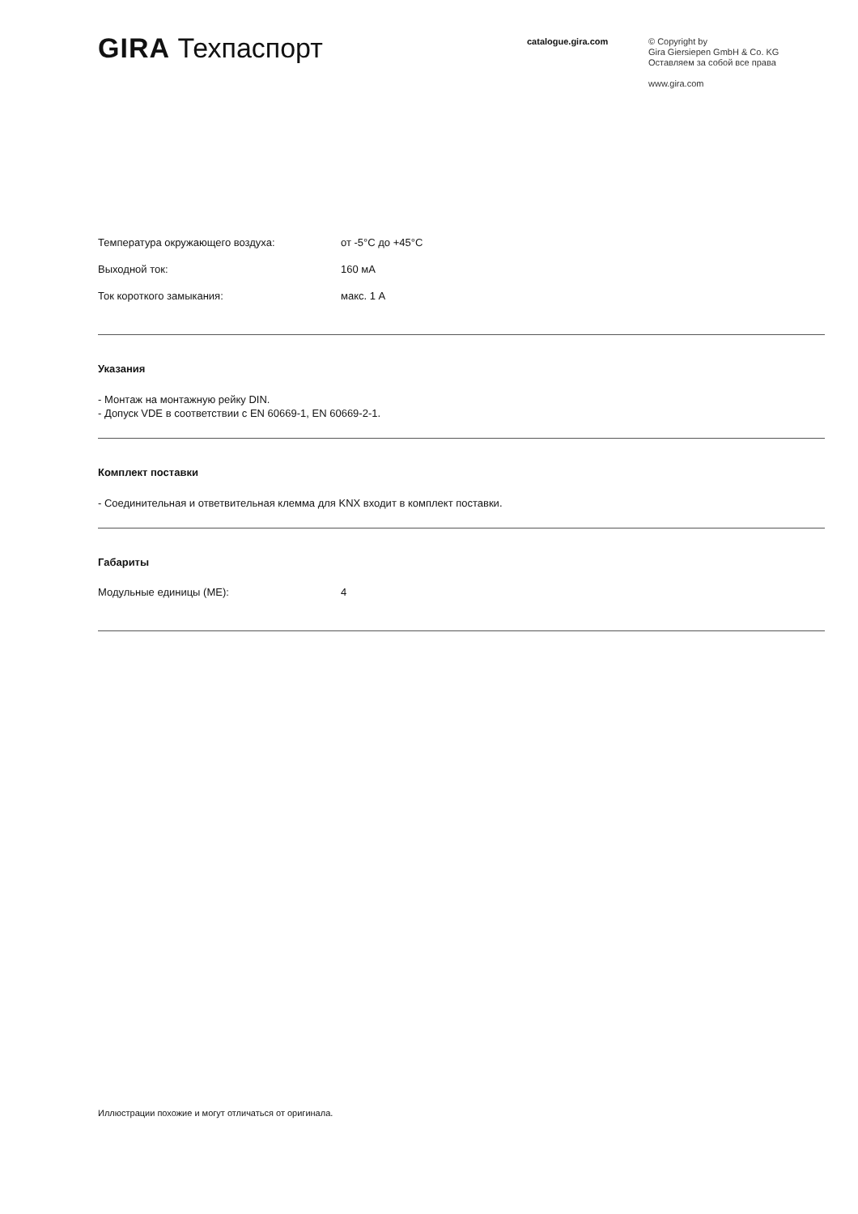GIRA Техпаспорт
catalogue.gira.com
© Copyright by
Gira Giersiepen GmbH & Co. KG
Оставляем за собой все права
www.gira.com
| Температура окружающего воздуха: | от -5°C до +45°C |
| Выходной ток: | 160 мА |
| Ток короткого замыкания: | макс. 1 А |
Указания
- Монтаж на монтажную рейку DIN.
- Допуск VDE в соответствии с EN 60669-1, EN 60669-2-1.
Комплект поставки
- Соединительная и ответвительная клемма для KNX входит в комплект поставки.
Габариты
| Модульные единицы (МЕ): | 4 |
Иллюстрации похожие и могут отличаться от оригинала.